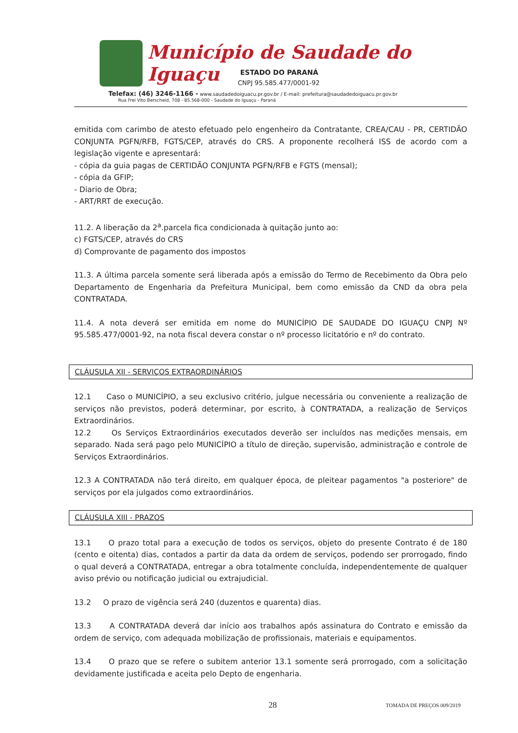Município de Saudade do Iguaçu
ESTADO DO PARANÁ
CNPJ 95.585.477/0001-92
Telefax: (46) 3246-1166 - www.saudadedoiguacu.pr.gov.br / E-mail: prefeitura@saudadedoiguacu.pr.gov.br
Rua Frei Vito Berscheid, 708 - 85.568-000 - Saudade do Iguaçu - Paraná
emitida com carimbo de atesto efetuado pelo engenheiro da Contratante, CREA/CAU - PR, CERTIDÃO CONJUNTA PGFN/RFB, FGTS/CEP, através do CRS. A proponente recolherá ISS de acordo com a legislação vigente e apresentará:
- cópia da guia pagas de CERTIDÃO CONJUNTA PGFN/RFB e FGTS (mensal);
- cópia da GFIP;
- Diario de Obra;
- ART/RRT de execução.
11.2. A liberação da 2<sup>a</sup>.parcela fica condicionada à quitação junto ao:
c) FGTS/CEP, através do CRS
d) Comprovante de pagamento dos impostos
11.3. A última parcela somente será liberada após a emissão do Termo de Recebimento da Obra pelo Departamento de Engenharia da Prefeitura Municipal, bem como emissão da CND da obra pela CONTRATADA.
11.4. A nota deverá ser emitida em nome do MUNICÍPIO DE SAUDADE DO IGUAÇU CNPJ Nº 95.585.477/0001-92, na nota fiscal devera constar o nº processo licitatório e nº do contrato.
CLÁUSULA XII - SERVIÇOS EXTRAORDINÁRIOS
12.1 Caso o MUNICÍPIO, a seu exclusivo critério, julgue necessária ou conveniente a realização de serviços não previstos, poderá determinar, por escrito, à CONTRATADA, a realização de Serviços Extraordinários.
12.2 Os Serviços Extraordinários executados deverão ser incluídos nas medições mensais, em separado. Nada será pago pelo MUNICÍPIO a título de direção, supervisão, administração e controle de Serviços Extraordinários.
12.3 A CONTRATADA não terá direito, em qualquer época, de pleitear pagamentos "a posteriore" de serviços por ela julgados como extraordinários.
CLÁUSULA XIII - PRAZOS
13.1 O prazo total para a execução de todos os serviços, objeto do presente Contrato é de 180 (cento e oitenta) dias, contados a partir da data da ordem de serviços, podendo ser prorrogado, findo o qual deverá a CONTRATADA, entregar a obra totalmente concluída, independentemente de qualquer aviso prévio ou notificação judicial ou extrajudicial.
13.2 O prazo de vigência será 240 (duzentos e quarenta) dias.
13.3 A CONTRATADA deverá dar início aos trabalhos após assinatura do Contrato e emissão da ordem de serviço, com adequada mobilização de profissionais, materiais e equipamentos.
13.4 O prazo que se refere o subitem anterior 13.1 somente será prorrogado, com a solicitação devidamente justificada e aceita pelo Depto de engenharia.
28 TOMADA DE PREÇOS 009/2019